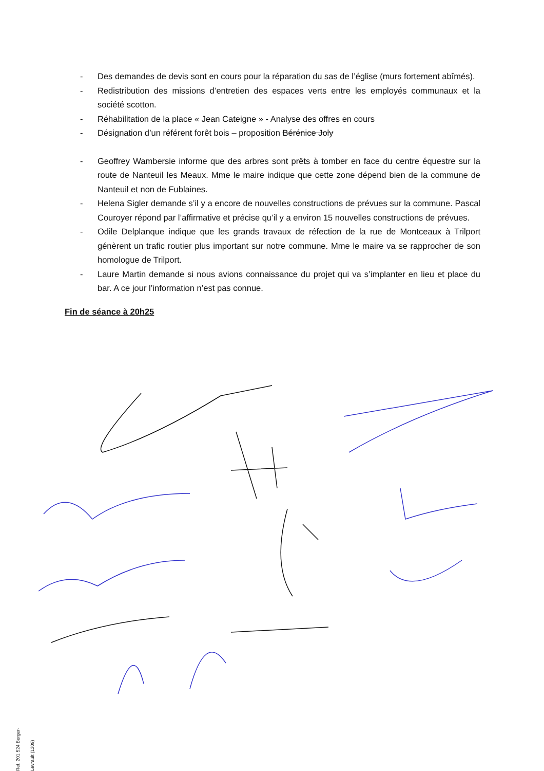- Des demandes de devis sont en cours pour la réparation du sas de l’église (murs fortement abîmés).
- Redistribution des missions d’entretien des espaces verts entre les employés communaux et la société scotton.
- Réhabilitation de la place « Jean Cateigne » - Analyse des offres en cours
- Désignation d’un référent forêt bois – proposition Bérénice Joly
- Geoffrey Wambersie informe que des arbres sont prêts à tomber en face du centre équestre sur la route de Nanteuil les Meaux. Mme le maire indique que cette zone dépend bien de la commune de Nanteuil et non de Fublaines.
- Helena Sigler demande s’il y a encore de nouvelles constructions de prévues sur la commune. Pascal Couroyer répond par l’affirmative et précise qu’il y a environ 15 nouvelles constructions de prévues.
- Odile Delplanque indique que les grands travaux de réfection de la rue de Montceaux à Trilport génèrent un trafic routier plus important sur notre commune. Mme le maire va se rapprocher de son homologue de Trilport.
- Laure Martin demande si nous avions connaissance du projet qui va s’implanter en lieu et place du bar. A ce jour l’information n’est pas connue.
Fin de séance à 20h25
Ref. 201 524 Berger-Levrault (1309)